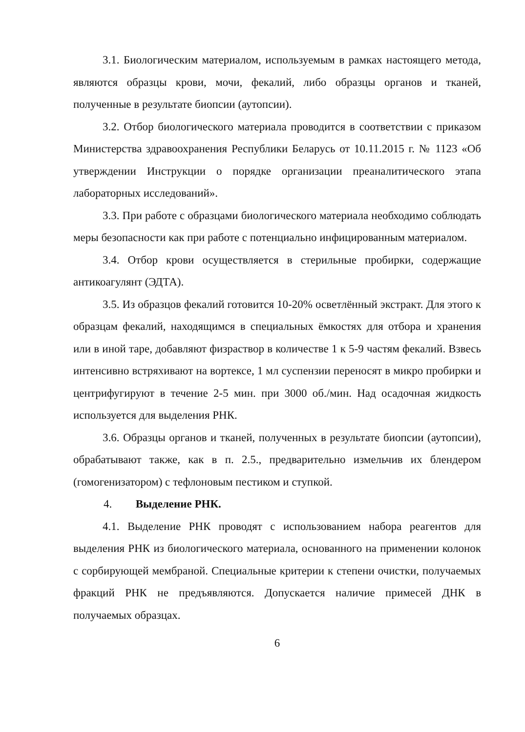3.1. Биологическим материалом, используемым в рамках настоящего метода, являются образцы крови, мочи, фекалий, либо образцы органов и тканей, полученные в результате биопсии (аутопсии).
3.2. Отбор биологического материала проводится в соответствии с приказом Министерства здравоохранения Республики Беларусь от 10.11.2015 г. № 1123 «Об утверждении Инструкции о порядке организации преаналитического этапа лабораторных исследований».
3.3. При работе с образцами биологического материала необходимо соблюдать меры безопасности как при работе с потенциально инфицированным материалом.
3.4. Отбор крови осуществляется в стерильные пробирки, содержащие антикоагулянт (ЭДТА).
3.5. Из образцов фекалий готовится 10-20% осветлённый экстракт. Для этого к образцам фекалий, находящимся в специальных ёмкостях для отбора и хранения или в иной таре, добавляют физраствор в количестве 1 к 5-9 частям фекалий. Взвесь интенсивно встряхивают на вортексе, 1 мл суспензии переносят в микро пробирки и центрифугируют в течение 2-5 мин. при 3000 об./мин. Над осадочная жидкость используется для выделения РНК.
3.6. Образцы органов и тканей, полученных в результате биопсии (аутопсии), обрабатывают также, как в п. 2.5., предварительно измельчив их блендером (гомогенизатором) с тефлоновым пестиком и ступкой.
4. Выделение РНК.
4.1. Выделение РНК проводят с использованием набора реагентов для выделения РНК из биологического материала, основанного на применении колонок с сорбирующей мембраной. Специальные критерии к степени очистки, получаемых фракций РНК не предъявляются. Допускается наличие примесей ДНК в получаемых образцах.
6